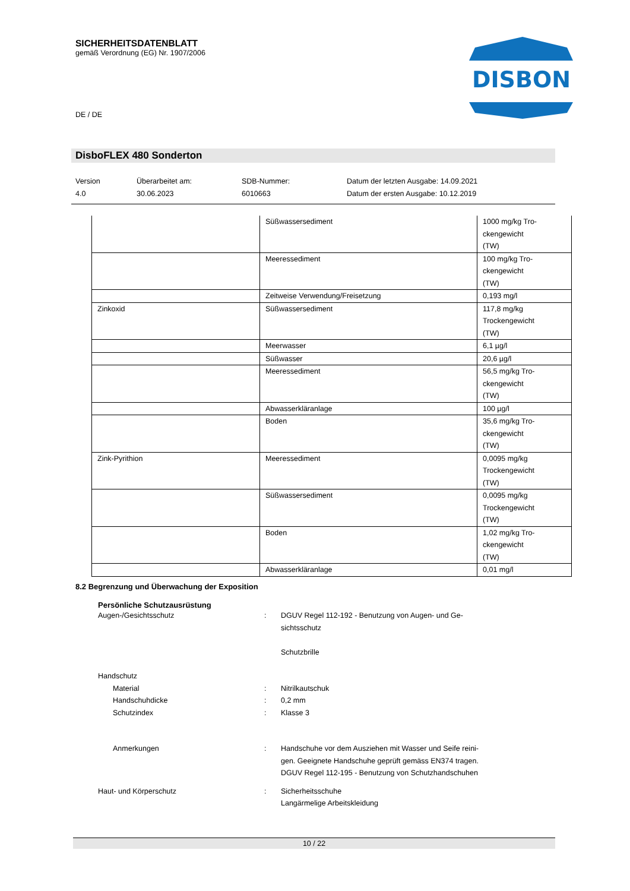SICHERHEITSDATENBLATT
gemäß Verordnung (EG) Nr. 1907/2006
DE / DE
DISBON
DisboFLEX 480 Sonderton
Version
4.0
Überarbeitet am:
30.06.2023
SDB-Nummer:
6010663
Datum der letzten Ausgabe: 14.09.2021
Datum der ersten Ausgabe: 10.12.2019
| | Süßwassersediment | 1000 mg/kg Tro- ckengewicht (TW) |
| | Meeressediment | 100 mg/kg Tro- ckengewicht (TW) |
| | Zeitweise Verwendung/Freisetzung | 0,193 mg/l |
| Zinkoxid | Süßwassersediment | 117,8 mg/kg Trockengewicht (TW) |
| | Meerwasser | 6,1 µg/l |
| | Süßwasser | 20,6 µg/l |
| | Meeressediment | 56,5 mg/kg Tro- ckengewicht (TW) |
| | Abwasserkläranlage | 100 µg/l |
| | Boden | 35,6 mg/kg Tro- ckengewicht (TW) |
| Zink-Pyrithion | Meeressediment | 0,0095 mg/kg Trockengewicht (TW) |
| | Süßwassersediment | 0,0095 mg/kg Trockengewicht (TW) |
| | Boden | 1,02 mg/kg Tro- ckengewicht (TW) |
| | Abwasserkläranlage | 0,01 mg/l |
8.2 Begrenzung und Überwachung der Exposition
Persönliche Schutzausrüstung
Augen-/Gesichtsschutz : DGUV Regel 112-192 - Benutzung von Augen- und Ge-
sichtsschutz
Schutzbrille
Handschutz
Material : Nitrilkautschuk
Handschuhdicke : 0,2 mm
Schutzindex : Klasse 3
Anmerkungen : Handschuhe vor dem Ausziehen mit Wasser und Seife reini-
gen. Geeignete Handschuhe geprüft gemäss EN374 tragen.
DGUV Regel 112-195 - Benutzung von Schutzhandschuhen
Haut- und Körperschutz : Sicherheitsschuhe
Langärmelige Arbeitskleidung
10 / 22